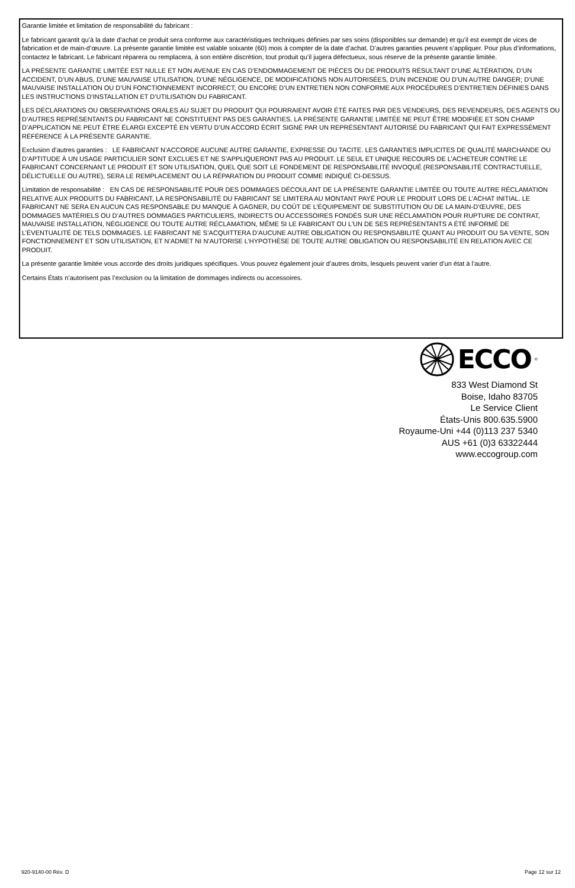Garantie limitée et limitation de responsabilité du fabricant :
Le fabricant garantit qu’à la date d’achat ce produit sera conforme aux caractéristiques techniques définies par ses soins (disponibles sur demande) et qu’il est exempt de vices de fabrication et de main-d’œuvre. La présente garantie limitée est valable soixante (60) mois à compter de la date d’achat. D’autres garanties peuvent s’appliquer. Pour plus d’informations, contactez le fabricant. Le fabricant réparera ou remplacera, à son entière discrétion, tout produit qu’il jugera défectueux, sous réserve de la présente garantie limitée.
LA PRÉSENTE GARANTIE LIMITÉE EST NULLE ET NON AVENUE EN CAS D’ENDOMMAGEMENT DE PIÈCES OU DE PRODUITS RÉSULTANT D’UNE ALTÉRATION, D’UN ACCIDENT, D’UN ABUS, D’UNE MAUVAISE UTILISATION, D’UNE NÉGLIGENCE, DE MODIFICATIONS NON AUTORISÉES, D’UN INCENDIE OU D’UN AUTRE DANGER; D’UNE MAUVAISE INSTALLATION OU D’UN FONCTIONNEMENT INCORRECT; OU ENCORE D’UN ENTRETIEN NON CONFORME AUX PROCÉDURES D’ENTRETIEN DÉFINIES DANS LES INSTRUCTIONS D’INSTALLATION ET D’UTILISATION DU FABRICANT.
LES DÉCLARATIONS OU OBSERVATIONS ORALES AU SUJET DU PRODUIT QUI POURRAIENT AVOIR ÉTÉ FAITES PAR DES VENDEURS, DES REVENDEURS, DES AGENTS OU D’AUTRES REPRÉSENTANTS DU FABRICANT NE CONSTITUENT PAS DES GARANTIES. LA PRÉSENTE GARANTIE LIMITÉE NE PEUT ÊTRE MODIFIÉE ET SON CHAMP D’APPLICATION NE PEUT ÊTRE ÉLARGI EXCEPTÉ EN VERTU D’UN ACCORD ÉCRIT SIGNÉ PAR UN REPRÉSENTANT AUTORISÉ DU FABRICANT QUI FAIT EXPRESSÉMENT RÉFÉRENCE À LA PRÉSENTE GARANTIE.
Exclusion d’autres garanties : LE FABRICANT N’ACCORDE AUCUNE AUTRE GARANTIE, EXPRESSE OU TACITE. LES GARANTIES IMPLICITES DE QUALITÉ MARCHANDE OU D’APTITUDE À UN USAGE PARTICULIER SONT EXCLUES ET NE S’APPLIQUERONT PAS AU PRODUIT. LE SEUL ET UNIQUE RECOURS DE L’ACHETEUR CONTRE LE FABRICANT CONCERNANT LE PRODUIT ET SON UTILISATION, QUEL QUE SOIT LE FONDEMENT DE RESPONSABILITÉ INVOQUÉ (RESPONSABILITÉ CONTRACTUELLE, DÉLICTUELLE OU AUTRE), SERA LE REMPLACEMENT OU LA RÉPARATION DU PRODUIT COMME INDIQUÉ CI-DESSUS.
Limitation de responsabilité : EN CAS DE RESPONSABILITÉ POUR DES DOMMAGES DÉCOULANT DE LA PRÉSENTE GARANTIE LIMITÉE OU TOUTE AUTRE RÉCLAMATION RELATIVE AUX PRODUITS DU FABRICANT, LA RESPONSABILITÉ DU FABRICANT SE LIMITERA AU MONTANT PAYÉ POUR LE PRODUIT LORS DE L’ACHAT INITIAL. LE FABRICANT NE SERA EN AUCUN CAS RESPONSABLE DU MANQUE À GAGNER, DU COÛT DE L’ÉQUIPEMENT DE SUBSTITUTION OU DE LA MAIN-D’ŒUVRE, DES DOMMAGES MATÉRIELS OU D’AUTRES DOMMAGES PARTICULIERS, INDIRECTS OU ACCESSOIRES FONDÉS SUR UNE RÉCLAMATION POUR RUPTURE DE CONTRAT, MAUVAISE INSTALLATION, NÉGLIGENCE OU TOUTE AUTRE RÉCLAMATION, MÊME SI LE FABRICANT OU L’UN DE SES REPRÉSENTANTS A ÉTÉ INFORMÉ DE L’ÉVENTUALITÉ DE TELS DOMMAGES. LE FABRICANT NE S’ACQUITTERA D’AUCUNE AUTRE OBLIGATION OU RESPONSABILITÉ QUANT AU PRODUIT OU SA VENTE, SON FONCTIONNEMENT ET SON UTILISATION, ET N’ADMET NI N’AUTORISE L’HYPOTHÈSE DE TOUTE AUTRE OBLIGATION OU RESPONSABILITÉ EN RELATION AVEC CE PRODUIT.
La présente garantie limitée vous accorde des droits juridiques spécifiques. Vous pouvez également jouir d’autres droits, lesquels peuvent varier d’un état à l’autre.
Certains États n’autorisent pas l’exclusion ou la limitation de dommages indirects ou accessoires.
ECCO<sup>®</sup>
833 West Diamond St
Boise, Idaho 83705
Le Service Client
États-Unis 800.635.5900
Royaume-Uni +44 (0)113 237 5340
AUS +61 (0)3 63322444
www.eccogroup.com
920-9140-00 Rév. D Page 12 sur 12